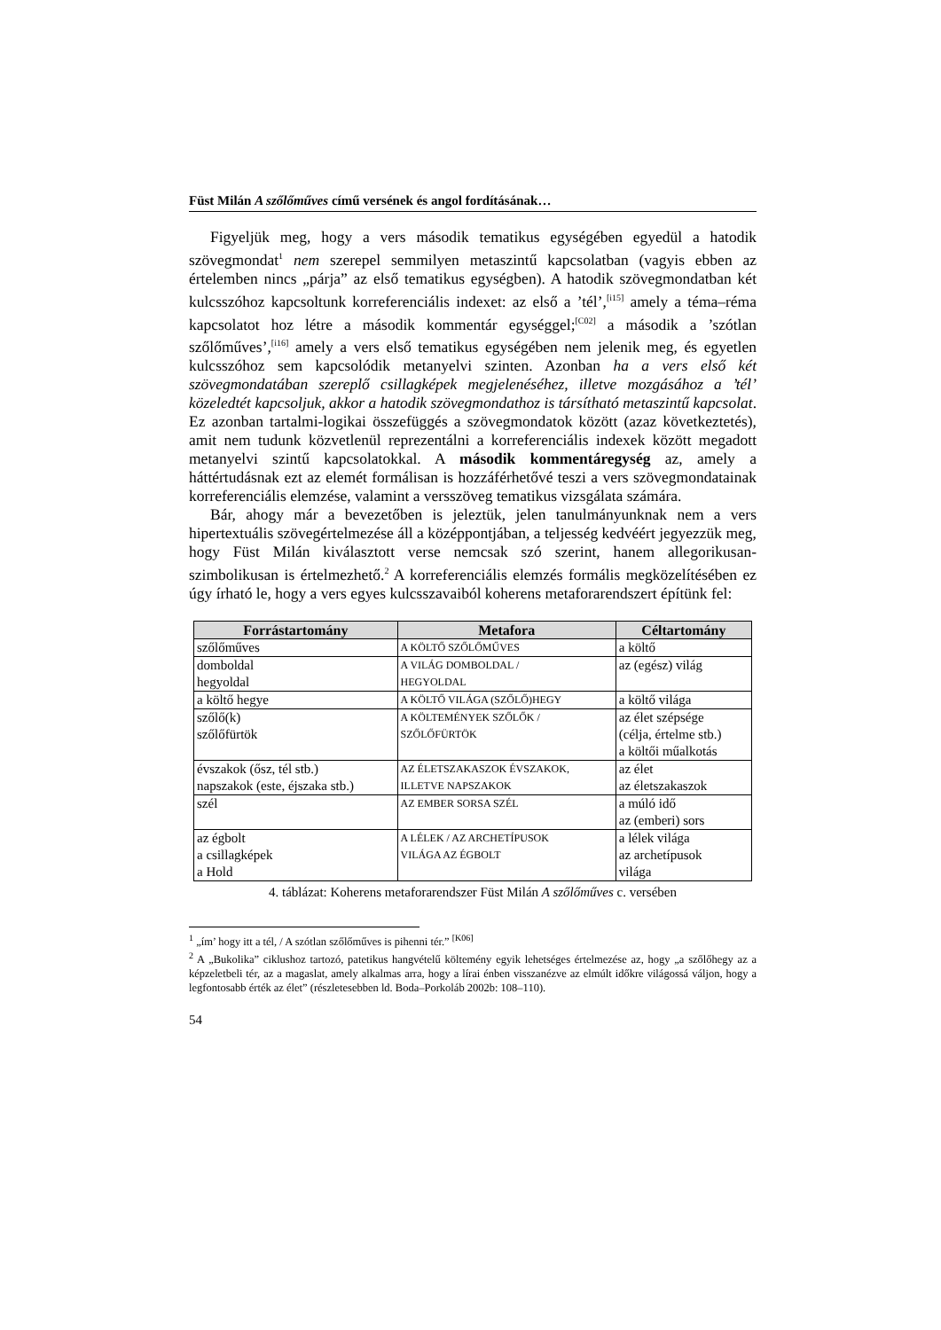Füst Milán A szőlőműves című versének és angol fordításának…
Figyeljük meg, hogy a vers második tematikus egységében egyedül a hatodik szövegmondat<sup>1</sup> nem szerepel semmilyen metaszintű kapcsolatban (vagyis ebben az értelemben nincs „párja” az első tematikus egységben). A hatodik szövegmondatban két kulcsszóhoz kapcsoltunk korreferenciális indexet: az első a ’tél’,<sup>[i15]</sup> amely a téma–réma kapcsolatot hoz létre a második kommentár egységgel;<sup>[C02]</sup> a második a ’szótlan szőlőműves’,<sup>[i16]</sup> amely a vers első tematikus egységében nem jelenik meg, és egyetlen kulcsszóhoz sem kapcsolódik metanyelvi szinten. Azonban ha a vers első két szövegmondatában szereplő csillagképek megjelenéséhez, illetve mozgásához a ’tél’ közeledtét kapcsoljuk, akkor a hatodik szövegmondathoz is társítható metaszintű kapcsolat. Ez azonban tartalmi-logikai összefüggés a szövegmondatok között (azaz következtetés), amit nem tudunk közvetlenül reprezentálni a korreferenciális indexek között megadott metanyelvi szintű kapcsolatokkal. A második kommentáregység az, amely a háttértudásnak ezt az elemét formálisan is hozzáférhetővé teszi a vers szövegmondatainak korreferenciális elemzése, valamint a versszöveg tematikus vizsgálata számára.
Bár, ahogy már a bevezetőben is jeleztük, jelen tanulmányunknak nem a vers hipertextuális szövegértelmezése áll a középpontjában, a teljesség kedvéért jegyezzük meg, hogy Füst Milán kiválasztott verse nemcsak szó szerint, hanem allegorikusan-szimbolikusan is értelmezhető.<sup>2</sup> A korreferenciális elemzés formális megközelítésében ez úgy írható le, hogy a vers egyes kulcsszavaiból koherens metaforarendszert építünk fel:
| Forrástartomány | Metafora | Céltartomány |
| --- | --- | --- |
| szőlőműves | A KÖLTŐ SZŐLŐMŰVES | a költő |
| domboldal hegyoldal | A VILÁG DOMBOLDAL / HEGYOLDAL | az (egész) világ |
| a költő hegye | A KÖLTŐ VILÁGA (SZŐLŐ)HEGY | a költő világa |
| szőlő(k) szőlőfürtök | A KÖLTEMÉNYEK SZŐLŐK / SZŐLŐFÜRTÖK | az élet szépsége (célja, értelme stb.) a költői műalkotás |
| évszakok (ősz, tél stb.) napszakok (este, éjszaka stb.) | AZ ÉLETSZAKASZOK ÉVSZAKOK, ILLETVE NAPSZAKOK | az élet az életszakaszok |
| szél | AZ EMBER SORSA SZÉL | a múló idő az (emberi) sors |
| az égbolt a csillagképek a Hold | A LÉLEK / AZ ARCHETÍPUSOK VILÁGA AZ ÉGBOLT | a lélek világa az archetípusok világa |
4. táblázat: Koherens metaforarendszer Füst Milán A szőlőműves c. versében
<sup>1</sup> „ím’ hogy itt a tél, / A szótlan szőlőműves is pihenni tér.” <sup>[K06]</sup>
<sup>2</sup> A „Bukolika” ciklushoz tartozó, patetikus hangvételű költemény egyik lehetséges értelmezése az, hogy „a szőlőhegy az a képzeletbeli tér, az a magaslat, amely alkalmas arra, hogy a lírai énben visszanézve az elmúlt időkre világossá váljon, hogy a legfontosabb érték az élet” (részletesebben ld. Boda–Porkoláb 2002b: 108–110).
54